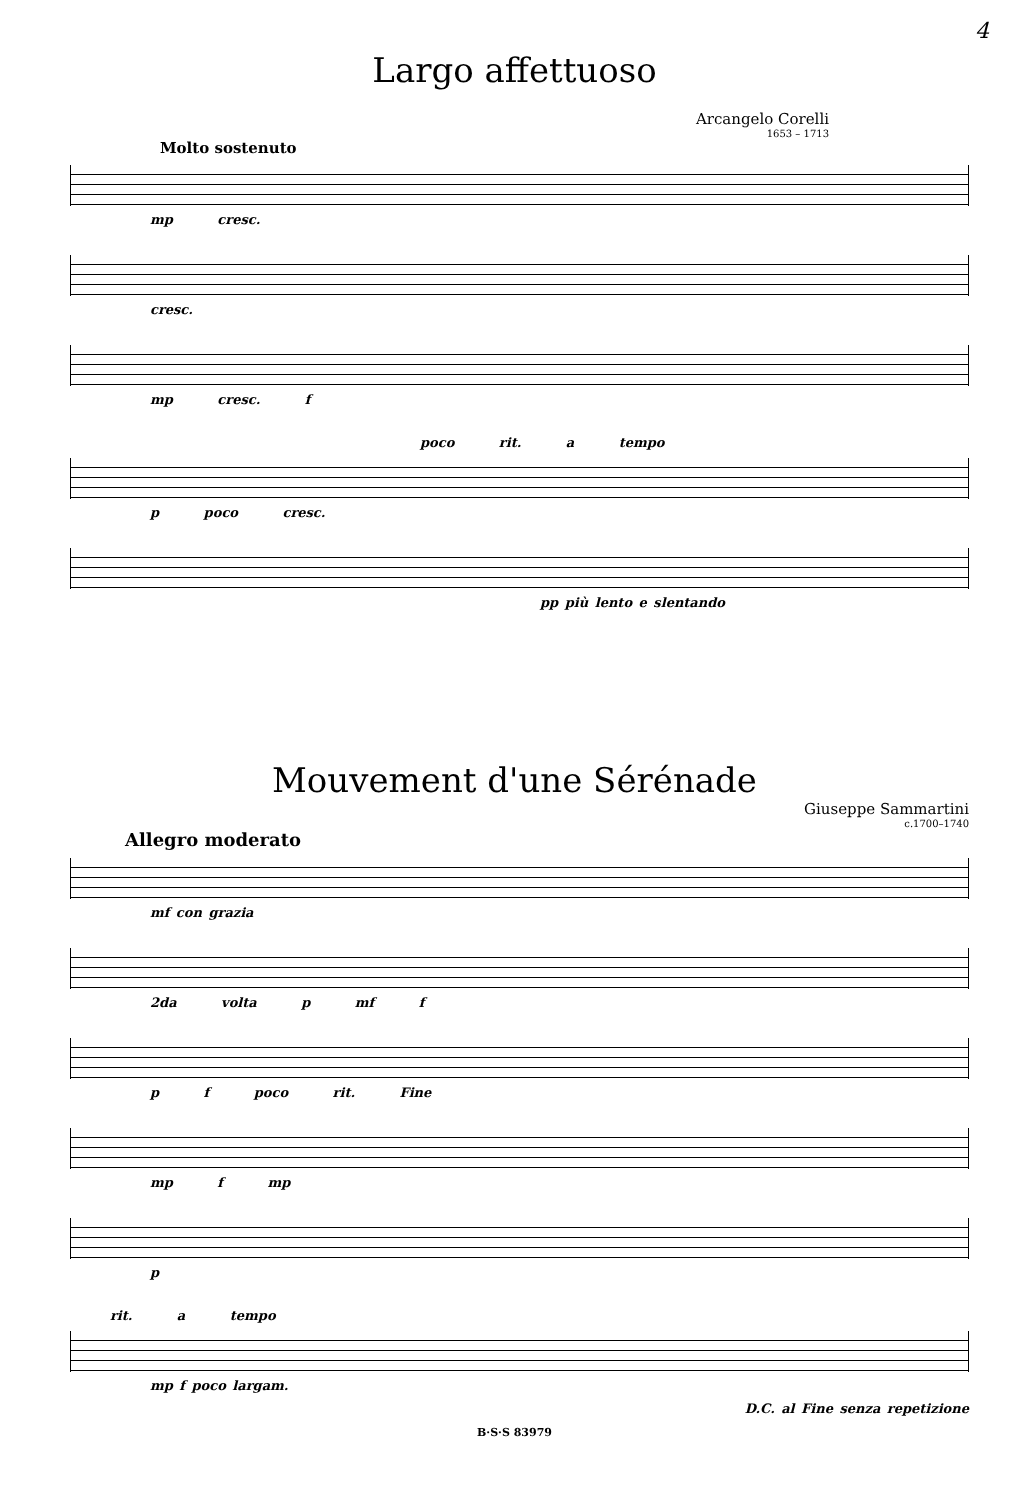4
Largo affettuoso
Arcangelo Corelli
1653 – 1713
Molto sostenuto
mp cresc.
cresc.
mp cresc. f
poco rit. a tempo
p poco cresc.
pp più lento e slentando
Mouvement d'une Sérénade
Giuseppe Sammartini
c.1700–1740
Allegro moderato
mf con grazia
2da volta p mf f
p f poco rit. Fine
mp f mp
p
rit. a tempo
mp f poco largam.
D.C. al Fine senza repetizione
B·S·S 83979